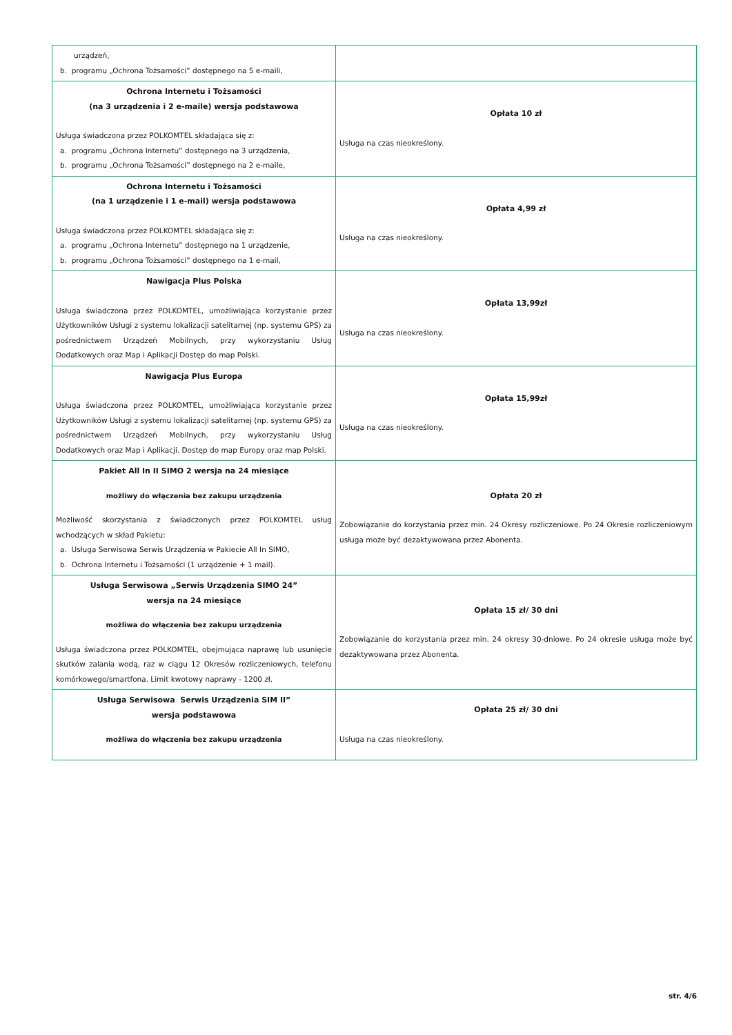| urządzeń, b. programu „Ochrona Tożsamości” dostępnego na 5 e-maili, | |
| Ochrona Internetu i Tożsamości (na 3 urządzenia i 2 e-maile) wersja podstawowa Usługa świadczona przez POLKOMTEL składająca się z: a. programu „Ochrona Internetu” dostępnego na 3 urządzenia, b. programu „Ochrona Tożsamości” dostępnego na 2 e-maile, | Opłata 10 zł Usługa na czas nieokreślony. |
| Ochrona Internetu i Tożsamości (na 1 urządzenie i 1 e-mail) wersja podstawowa Usługa świadczona przez POLKOMTEL składająca się z: a. programu „Ochrona Internetu” dostępnego na 1 urządzenie, b. programu „Ochrona Tożsamości” dostępnego na 1 e-mail, | Opłata 4,99 zł Usługa na czas nieokreślony. |
| Nawigacja Plus Polska Usługa świadczona przez POLKOMTEL, umożliwiająca korzystanie przez Użytkowników Usługi z systemu lokalizacji satelitarnej (np. systemu GPS) za pośrednictwem Urządzeń Mobilnych, przy wykorzystaniu Usług Dodatkowych oraz Map i Aplikacji Dostęp do map Polski. | Opłata 13,99zł Usługa na czas nieokreślony. |
| Nawigacja Plus Europa Usługa świadczona przez POLKOMTEL, umożliwiająca korzystanie przez Użytkowników Usługi z systemu lokalizacji satelitarnej (np. systemu GPS) za pośrednictwem Urządzeń Mobilnych, przy wykorzystaniu Usług Dodatkowych oraz Map i Aplikacji. Dostęp do map Europy oraz map Polski. | Opłata 15,99zł Usługa na czas nieokreślony. |
| Pakiet All In II SIMO 2 wersja na 24 miesiące możliwy do włączenia bez zakupu urządzenia Możliwość skorzystania z świadczonych przez POLKOMTEL usług wchodzących w skład Pakietu: a. Usługa Serwisowa Serwis Urządzenia w Pakiecie All In SIMO, b. Ochrona Internetu i Tożsamości (1 urządzenie + 1 mail). | Opłata 20 zł Zobowiązanie do korzystania przez min. 24 Okresy rozliczeniowe. Po 24 Okresie rozliczeniowym usługa może być dezaktywowana przez Abonenta. |
| Usługa Serwisowa „Serwis Urządzenia SIMO 24” wersja na 24 miesiące możliwa do włączenia bez zakupu urządzenia Usługa świadczona przez POLKOMTEL, obejmująca naprawę lub usunięcie skutków zalania wodą, raz w ciągu 12 Okresów rozliczeniowych, telefonu komórkowego/smartfona. Limit kwotowy naprawy - 1200 zł. | Opłata 15 zł/ 30 dni Zobowiązanie do korzystania przez min. 24 okresy 30-dniowe. Po 24 okresie usługa może być dezaktywowana przez Abonenta. |
| Usługa Serwisowa Serwis Urządzenia SIM II” wersja podstawowa możliwa do włączenia bez zakupu urządzenia | Opłata 25 zł/ 30 dni Usługa na czas nieokreślony. |
str. 4/6